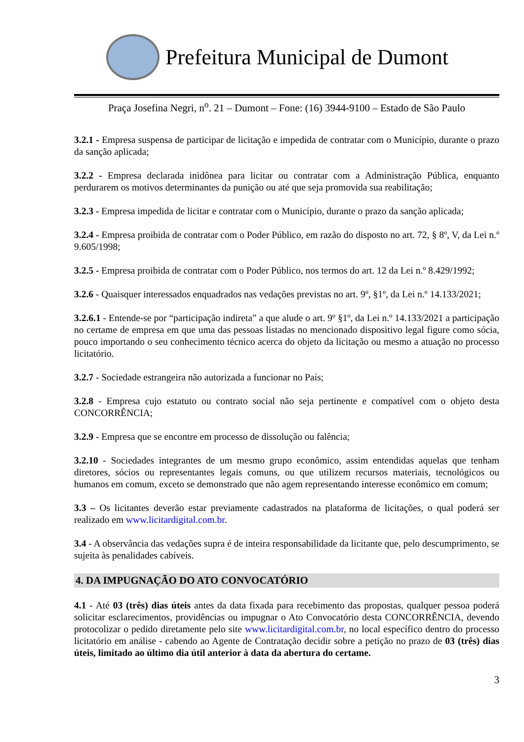Prefeitura Municipal de Dumont
Praça Josefina Negri, n<sup>o</sup>. 21 – Dumont – Fone: (16) 3944-9100 – Estado de São Paulo
3.2.1 - Empresa suspensa de participar de licitação e impedida de contratar com o Município, durante o prazo da sanção aplicada;
3.2.2 - Empresa declarada inidônea para licitar ou contratar com a Administração Pública, enquanto perdurarem os motivos determinantes da punição ou até que seja promovida sua reabilitação;
3.2.3 - Empresa impedida de licitar e contratar com o Município, durante o prazo da sanção aplicada;
3.2.4 - Empresa proibida de contratar com o Poder Público, em razão do disposto no art. 72, § 8º, V, da Lei n.º 9.605/1998;
3.2.5 - Empresa proibida de contratar com o Poder Público, nos termos do art. 12 da Lei n.º 8.429/1992;
3.2.6 - Quaisquer interessados enquadrados nas vedações previstas no art. 9º, §1º, da Lei n.º 14.133/2021;
3.2.6.1 - Entende-se por “participação indireta” a que alude o art. 9º §1º, da Lei n.º 14.133/2021 a participação no certame de empresa em que uma das pessoas listadas no mencionado dispositivo legal figure como sócia, pouco importando o seu conhecimento técnico acerca do objeto da licitação ou mesmo a atuação no processo licitatório.
3.2.7 - Sociedade estrangeira não autorizada a funcionar no País;
3.2.8 - Empresa cujo estatuto ou contrato social não seja pertinente e compatível com o objeto desta CONCORRÊNCIA;
3.2.9 - Empresa que se encontre em processo de dissolução ou falência;
3.2.10 - Sociedades integrantes de um mesmo grupo econômico, assim entendidas aquelas que tenham diretores, sócios ou representantes legais comuns, ou que utilizem recursos materiais, tecnológicos ou humanos em comum, exceto se demonstrado que não agem representando interesse econômico em comum;
3.3 – Os licitantes deverão estar previamente cadastrados na plataforma de licitações, o qual poderá ser realizado em www.licitardigital.com.br.
3.4 - A observância das vedações supra é de inteira responsabilidade da licitante que, pelo descumprimento, se sujeita às penalidades cabíveis.
4. DA IMPUGNAÇÃO DO ATO CONVOCATÓRIO
4.1 - Até 03 (três) dias úteis antes da data fixada para recebimento das propostas, qualquer pessoa poderá solicitar esclarecimentos, providências ou impugnar o Ato Convocatório desta CONCORRÊNCIA, devendo protocolizar o pedido diretamente pelo site www.licitardigital.com.br, no local específico dentro do processo licitatório em análise - cabendo ao Agente de Contratação decidir sobre a petição no prazo de 03 (três) dias úteis, limitado ao último dia útil anterior à data da abertura do certame.
3